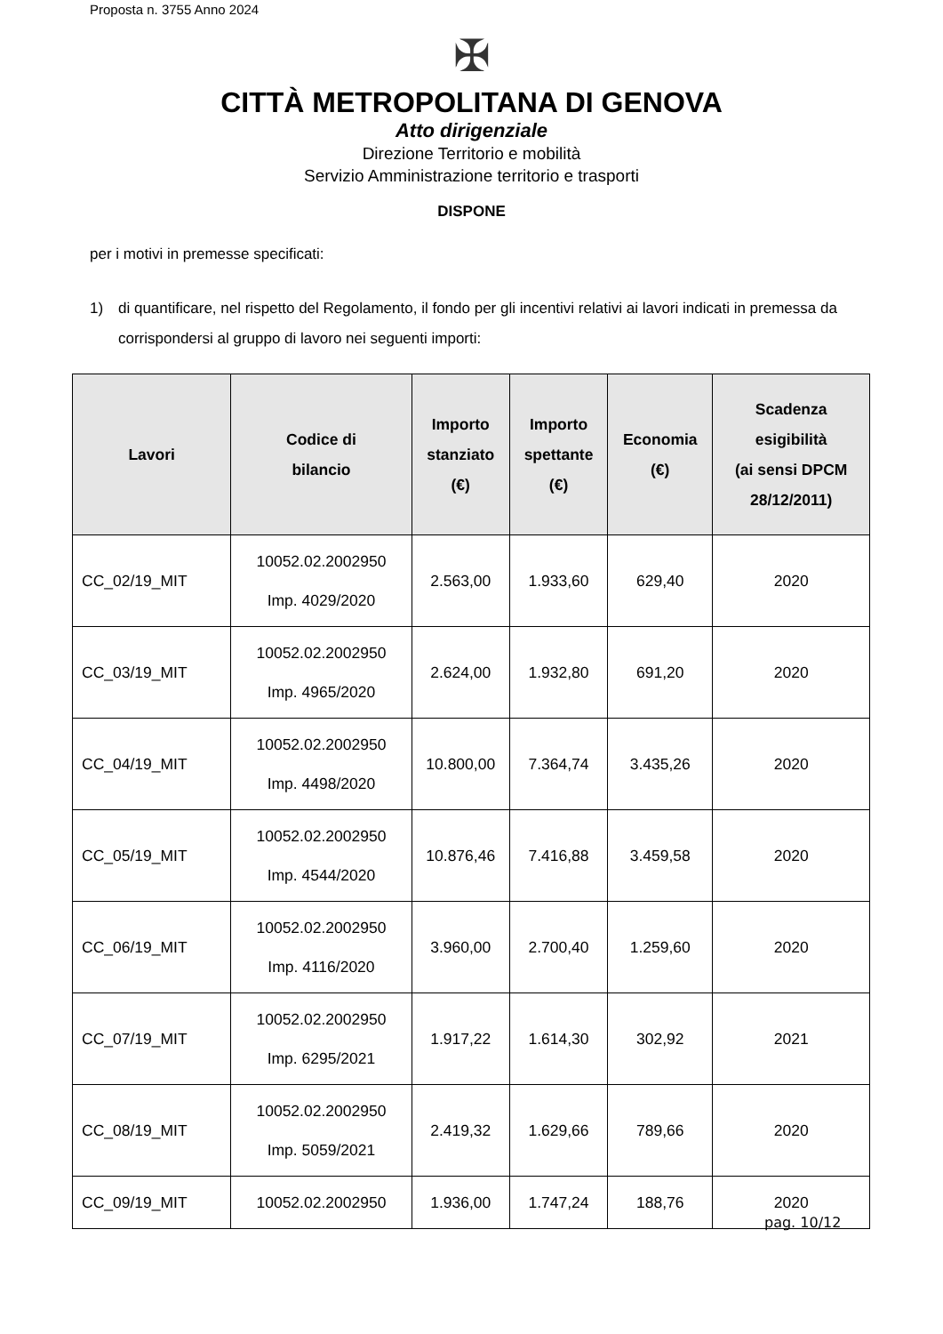Proposta n. 3755 Anno 2024
✠
CITTÀ METROPOLITANA DI GENOVA
Atto dirigenziale
Direzione Territorio e mobilità
Servizio Amministrazione territorio e trasporti
DISPONE
per i motivi in premesse specificati:
1) di quantificare, nel rispetto del Regolamento, il fondo per gli incentivi relativi ai lavori indicati in premessa da corrispondersi al gruppo di lavoro nei seguenti importi:
| Lavori | Codice di bilancio | Importo stanziato (€) | Importo spettante (€) | Economia (€) | Scadenza esigibilità (ai sensi DPCM 28/12/2011) |
| --- | --- | --- | --- | --- | --- |
| CC_02/19_MIT | 10052.02.2002950 Imp. 4029/2020 | 2.563,00 | 1.933,60 | 629,40 | 2020 |
| CC_03/19_MIT | 10052.02.2002950 Imp. 4965/2020 | 2.624,00 | 1.932,80 | 691,20 | 2020 |
| CC_04/19_MIT | 10052.02.2002950 Imp. 4498/2020 | 10.800,00 | 7.364,74 | 3.435,26 | 2020 |
| CC_05/19_MIT | 10052.02.2002950 Imp. 4544/2020 | 10.876,46 | 7.416,88 | 3.459,58 | 2020 |
| CC_06/19_MIT | 10052.02.2002950 Imp. 4116/2020 | 3.960,00 | 2.700,40 | 1.259,60 | 2020 |
| CC_07/19_MIT | 10052.02.2002950 Imp. 6295/2021 | 1.917,22 | 1.614,30 | 302,92 | 2021 |
| CC_08/19_MIT | 10052.02.2002950 Imp. 5059/2021 | 2.419,32 | 1.629,66 | 789,66 | 2020 |
| CC_09/19_MIT | 10052.02.2002950 | 1.936,00 | 1.747,24 | 188,76 | 2020 |
pag. 10/12